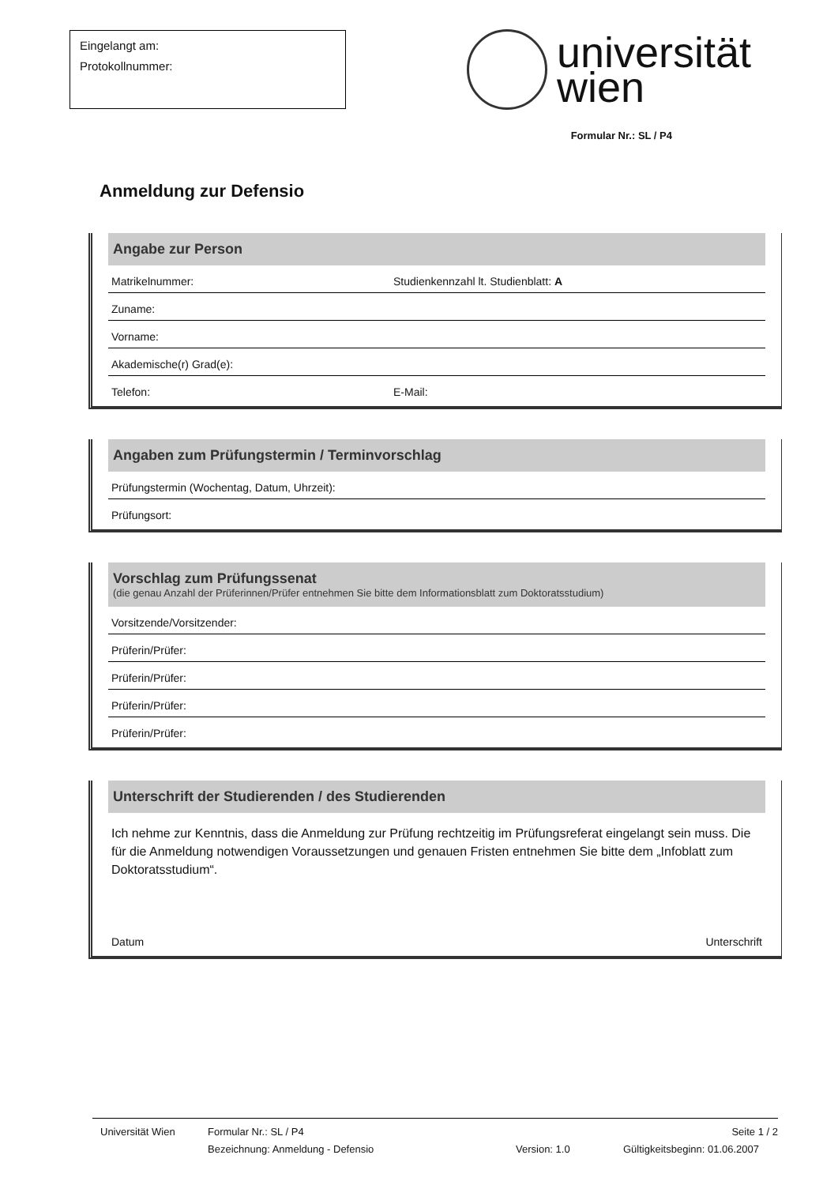Eingelangt am:
Protokollnummer:
universität
wien
Formular Nr.: SL / P4
Anmeldung zur Defensio
Angabe zur Person
Matrikelnummer: Studienkennzahl lt. Studienblatt: A
Zuname:
Vorname:
Akademische(r) Grad(e):
Telefon: E-Mail:
Angaben zum Prüfungstermin / Terminvorschlag
Prüfungstermin (Wochentag, Datum, Uhrzeit):
Prüfungsort:
Vorschlag zum Prüfungssenat
(die genau Anzahl der Prüferinnen/Prüfer entnehmen Sie bitte dem Informationsblatt zum Doktoratsstudium)
Vorsitzende/Vorsitzender:
Prüferin/Prüfer:
Prüferin/Prüfer:
Prüferin/Prüfer:
Prüferin/Prüfer:
Unterschrift der Studierenden / des Studierenden
Ich nehme zur Kenntnis, dass die Anmeldung zur Prüfung rechtzeitig im Prüfungsreferat eingelangt sein muss. Die für die Anmeldung notwendigen Voraussetzungen und genauen Fristen entnehmen Sie bitte dem „Infoblatt zum Doktoratsstudium“.
Datum Unterschrift
Universität Wien Formular Nr.: SL / P4 Seite 1 / 2
Bezeichnung: Anmeldung - Defensio Version: 1.0 Gültigkeitsbeginn: 01.06.2007